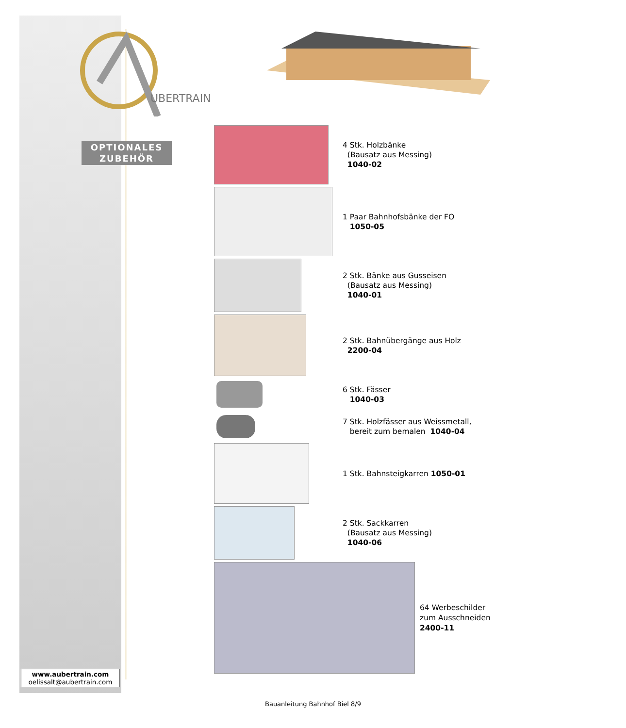UBERTRAIN
OPTIONALES
ZUBEHÖR
4 Stk. Holzbänke
(Bausatz aus Messing)
1040-02
1 Paar Bahnhofsbänke der FO
1050-05
2 Stk. Bänke aus Gusseisen
(Bausatz aus Messing)
1040-01
2 Stk. Bahnübergänge aus Holz
2200-04
6 Stk. Fässer
1040-03
7 Stk. Holzfässer aus Weissmetall,
bereit zum bemalen 1040-04
1 Stk. Bahnsteigkarren 1050-01
2 Stk. Sackkarren
(Bausatz aus Messing)
1040-06
64 Werbeschilder
zum Ausschneiden
2400-11
www.aubertrain.com
oelissalt@aubertrain.com
Bauanleitung Bahnhof Biel 8/9